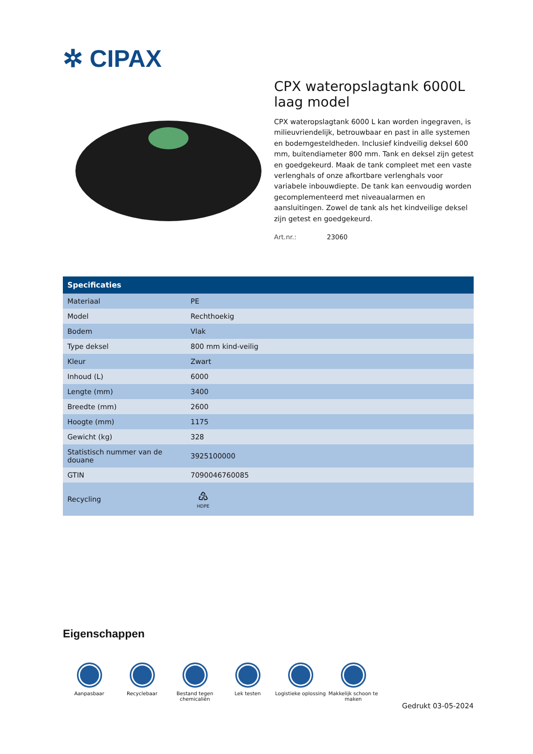✲ CIPAX
CPX wateropslagtank 6000L laag model
CPX wateropslagtank 6000 L kan worden ingegraven, is milieuvriendelijk, betrouwbaar en past in alle systemen en bodemgesteldheden. Inclusief kindveilig deksel 600 mm, buitendiameter 800 mm. Tank en deksel zijn getest en goedgekeurd. Maak de tank compleet met een vaste verlenghals of onze afkortbare verlenghals voor variabele inbouwdiepte. De tank kan eenvoudig worden gecomplementeerd met niveaualarmen en aansluitingen. Zowel de tank als het kindveilige deksel zijn getest en goedgekeurd.
Art.nr.: 23060
| Specificaties | |
| --- | --- |
| Materiaal | PE |
| Model | Rechthoekig |
| Bodem | Vlak |
| Type deksel | 800 mm kind-veilig |
| Kleur | Zwart |
| Inhoud (L) | 6000 |
| Lengte (mm) | 3400 |
| Breedte (mm) | 2600 |
| Hoogte (mm) | 1175 |
| Gewicht (kg) | 328 |
| Statistisch nummer van de douane | 3925100000 |
| GTIN | 7090046760085 |
| Recycling | ♴ HDPE |
Eigenschappen
Aanpasbaar Recyclebaar Bestand tegen chemicaliën
Lek testen Logistieke oplossing
Makkelijk schoon te maken
Gedrukt 03-05-2024